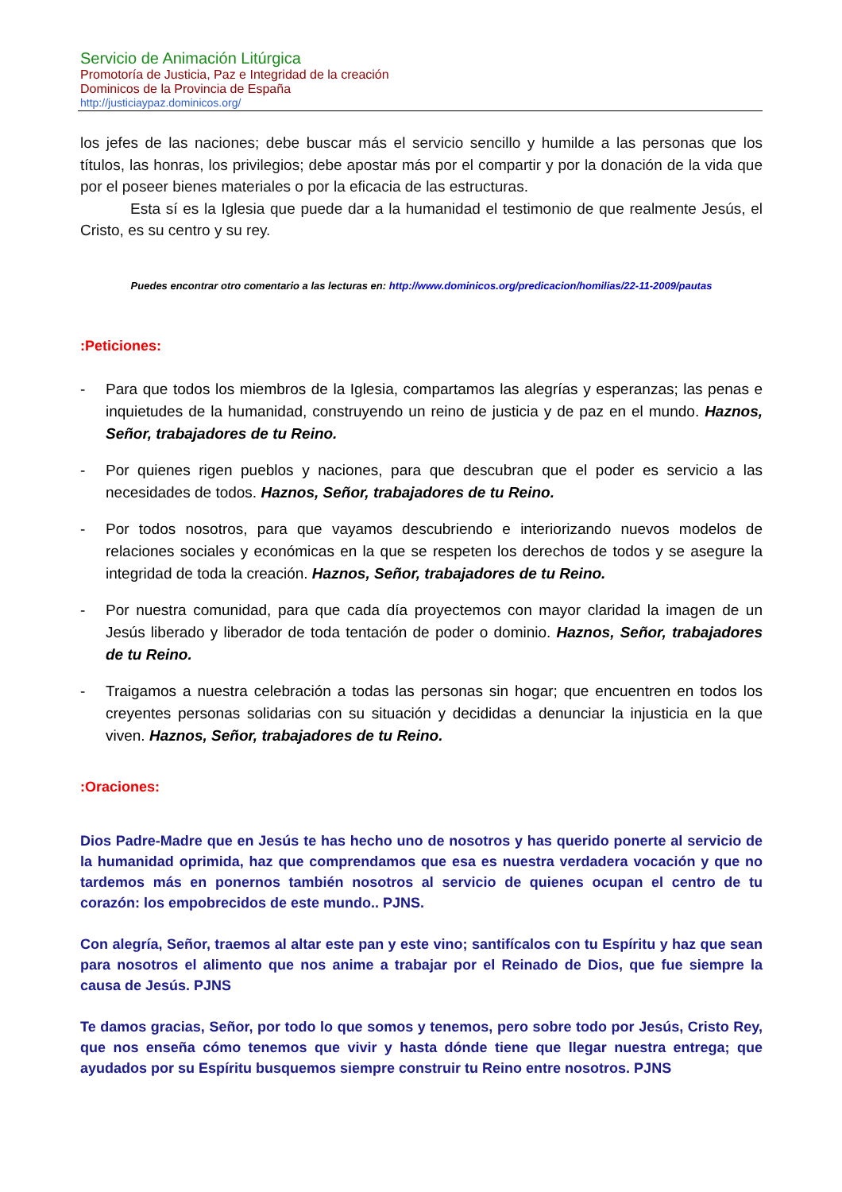Servicio de Animación Litúrgica
Promotoría de Justicia, Paz e Integridad de la creación
Dominicos de la Provincia de España
http://justiciaypaz.dominicos.org/
los jefes de las naciones; debe buscar más el servicio sencillo y humilde a las personas que los títulos, las honras, los privilegios; debe apostar más por el compartir y por la donación de la vida que por el poseer bienes materiales o por la eficacia de las estructuras.
Esta sí es la Iglesia que puede dar a la humanidad el testimonio de que realmente Jesús, el Cristo, es su centro y su rey.
Puedes encontrar otro comentario a las lecturas en: http://www.dominicos.org/predicacion/homilias/22-11-2009/pautas
:Peticiones:
- Para que todos los miembros de la Iglesia, compartamos las alegrías y esperanzas; las penas e inquietudes de la humanidad, construyendo un reino de justicia y de paz en el mundo. Haznos, Señor, trabajadores de tu Reino.
- Por quienes rigen pueblos y naciones, para que descubran que el poder es servicio a las necesidades de todos. Haznos, Señor, trabajadores de tu Reino.
- Por todos nosotros, para que vayamos descubriendo e interiorizando nuevos modelos de relaciones sociales y económicas en la que se respeten los derechos de todos y se asegure la integridad de toda la creación. Haznos, Señor, trabajadores de tu Reino.
- Por nuestra comunidad, para que cada día proyectemos con mayor claridad la imagen de un Jesús liberado y liberador de toda tentación de poder o dominio. Haznos, Señor, trabajadores de tu Reino.
- Traigamos a nuestra celebración a todas las personas sin hogar; que encuentren en todos los creyentes personas solidarias con su situación y decididas a denunciar la injusticia en la que viven. Haznos, Señor, trabajadores de tu Reino.
:Oraciones:
Dios Padre-Madre que en Jesús te has hecho uno de nosotros y has querido ponerte al servicio de la humanidad oprimida, haz que comprendamos que esa es nuestra verdadera vocación y que no tardemos más en ponernos también nosotros al servicio de quienes ocupan el centro de tu corazón: los empobrecidos de este mundo.. PJNS.
Con alegría, Señor, traemos al altar este pan y este vino; santifícalos con tu Espíritu y haz que sean para nosotros el alimento que nos anime a trabajar por el Reinado de Dios, que fue siempre la causa de Jesús. PJNS
Te damos gracias, Señor, por todo lo que somos y tenemos, pero sobre todo por Jesús, Cristo Rey, que nos enseña cómo tenemos que vivir y hasta dónde tiene que llegar nuestra entrega; que ayudados por su Espíritu busquemos siempre construir tu Reino entre nosotros. PJNS